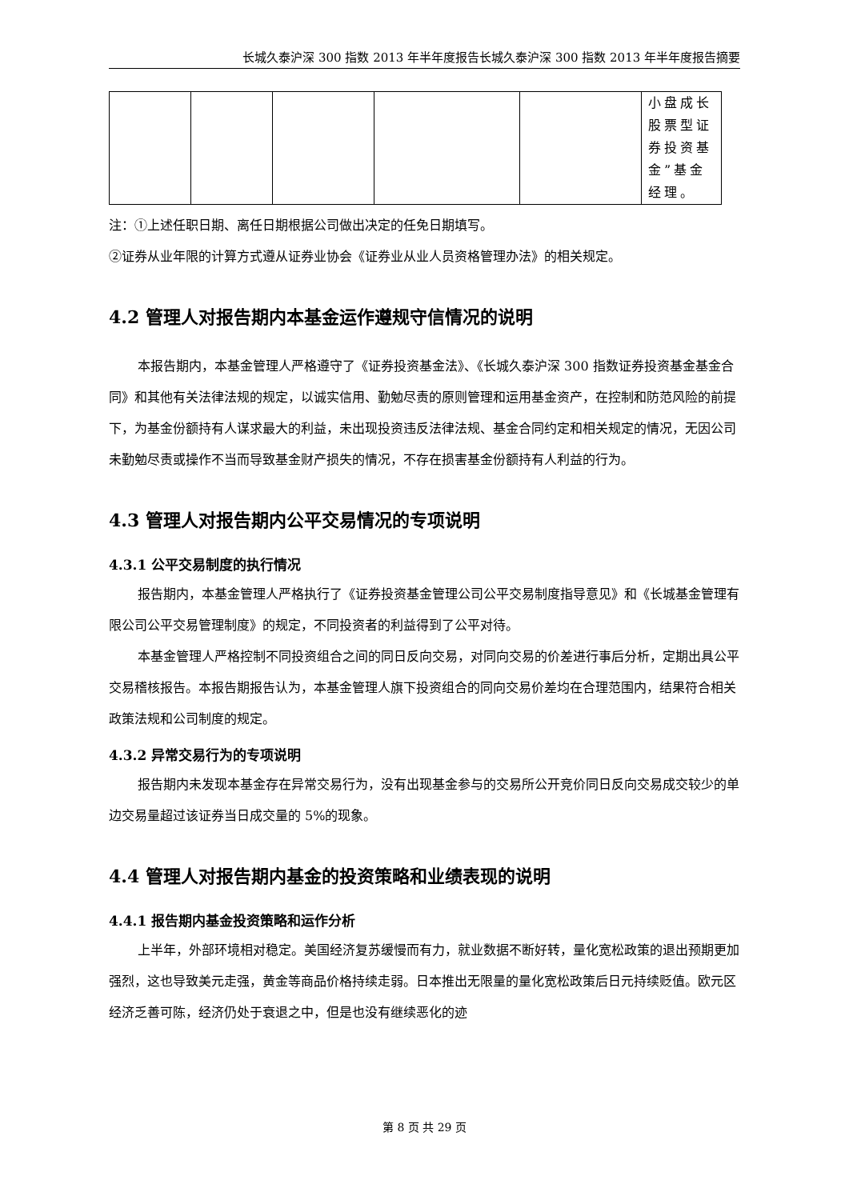长城久泰沪深 300 指数 2013 年半年度报告长城久泰沪深 300 指数 2013 年半年度报告摘要
| | | | | | 小盘成长股票型证券投资基金”基金经理。 |
注：①上述任职日期、离任日期根据公司做出决定的任免日期填写。
②证券从业年限的计算方式遵从证券业协会《证券业从业人员资格管理办法》的相关规定。
4.2 管理人对报告期内本基金运作遵规守信情况的说明
本报告期内，本基金管理人严格遵守了《证券投资基金法》、《长城久泰沪深 300 指数证券投资基金基金合同》和其他有关法律法规的规定，以诚实信用、勤勉尽责的原则管理和运用基金资产，在控制和防范风险的前提下，为基金份额持有人谋求最大的利益，未出现投资违反法律法规、基金合同约定和相关规定的情况，无因公司未勤勉尽责或操作不当而导致基金财产损失的情况，不存在损害基金份额持有人利益的行为。
4.3 管理人对报告期内公平交易情况的专项说明
4.3.1 公平交易制度的执行情况
报告期内，本基金管理人严格执行了《证券投资基金管理公司公平交易制度指导意见》和《长城基金管理有限公司公平交易管理制度》的规定，不同投资者的利益得到了公平对待。
本基金管理人严格控制不同投资组合之间的同日反向交易，对同向交易的价差进行事后分析，定期出具公平交易稽核报告。本报告期报告认为，本基金管理人旗下投资组合的同向交易价差均在合理范围内，结果符合相关政策法规和公司制度的规定。
4.3.2 异常交易行为的专项说明
报告期内未发现本基金存在异常交易行为，没有出现基金参与的交易所公开竞价同日反向交易成交较少的单边交易量超过该证券当日成交量的 5%的现象。
4.4 管理人对报告期内基金的投资策略和业绩表现的说明
4.4.1 报告期内基金投资策略和运作分析
上半年，外部环境相对稳定。美国经济复苏缓慢而有力，就业数据不断好转，量化宽松政策的退出预期更加强烈，这也导致美元走强，黄金等商品价格持续走弱。日本推出无限量的量化宽松政策后日元持续贬值。欧元区经济乏善可陈，经济仍处于衰退之中，但是也没有继续恶化的迹
第 8 页 共 29 页